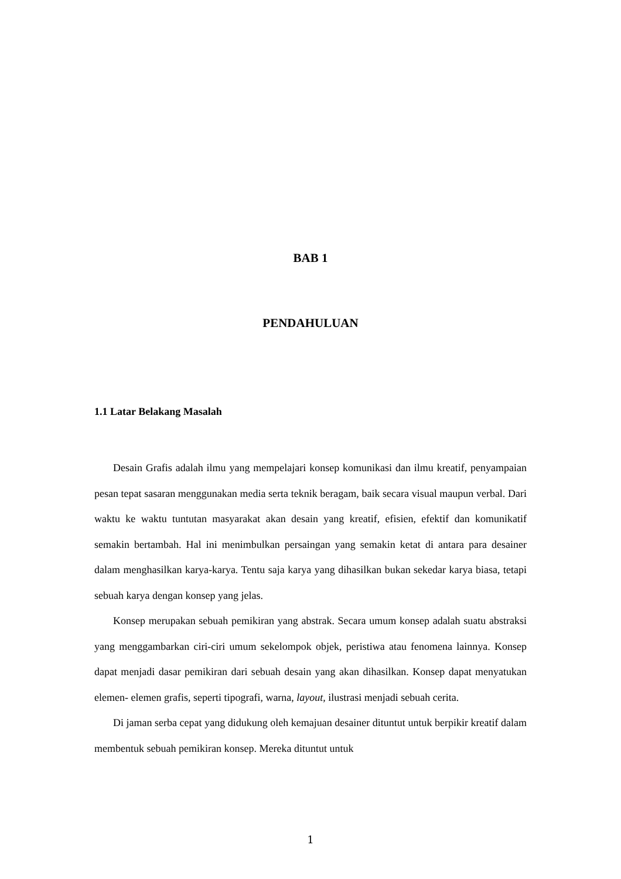BAB 1
PENDAHULUAN
1.1 Latar Belakang Masalah
Desain Grafis adalah ilmu yang mempelajari konsep komunikasi dan ilmu kreatif, penyampaian pesan tepat sasaran menggunakan media serta teknik beragam, baik secara visual maupun verbal. Dari waktu ke waktu tuntutan masyarakat akan desain yang kreatif, efisien, efektif dan komunikatif semakin bertambah. Hal ini menimbulkan persaingan yang semakin ketat di antara para desainer dalam menghasilkan karya-karya. Tentu saja karya yang dihasilkan bukan sekedar karya biasa, tetapi sebuah karya dengan konsep yang jelas.
Konsep merupakan sebuah pemikiran yang abstrak. Secara umum konsep adalah suatu abstraksi yang menggambarkan ciri-ciri umum sekelompok objek, peristiwa atau fenomena lainnya. Konsep dapat menjadi dasar pemikiran dari sebuah desain yang akan dihasilkan. Konsep dapat menyatukan elemen- elemen grafis, seperti tipografi, warna, layout, ilustrasi menjadi sebuah cerita.
Di jaman serba cepat yang didukung oleh kemajuan desainer dituntut untuk berpikir kreatif dalam membentuk sebuah pemikiran konsep. Mereka dituntut untuk
1